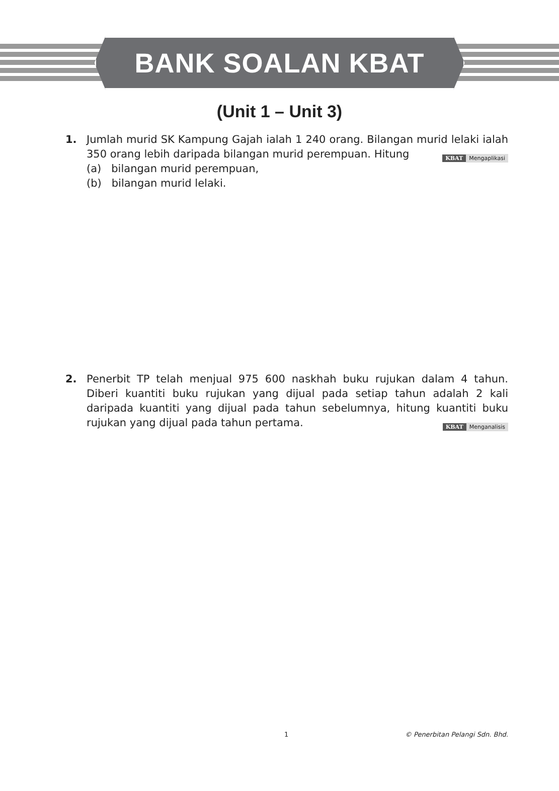BANK SOALAN KBAT
(Unit 1 – Unit 3)
1. Jumlah murid SK Kampung Gajah ialah 1 240 orang. Bilangan murid lelaki ialah 350 orang lebih daripada bilangan murid perempuan. Hitung KBAT Mengaplikasi
(a) bilangan murid perempuan,
(b) bilangan murid lelaki.
2. Penerbit TP telah menjual 975 600 naskhah buku rujukan dalam 4 tahun. Diberi kuantiti buku rujukan yang dijual pada setiap tahun adalah 2 kali daripada kuantiti yang dijual pada tahun sebelumnya, hitung kuantiti buku rujukan yang dijual pada tahun pertama. KBAT Menganalisis
1 © Penerbitan Pelangi Sdn. Bhd.